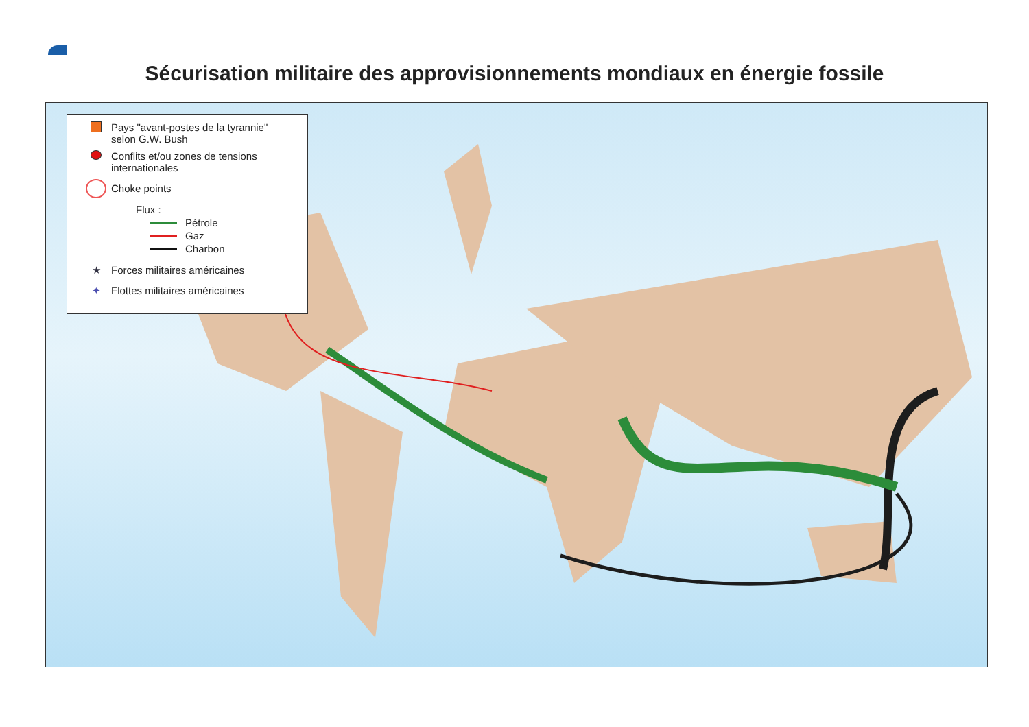Sécurisation militaire des approvisionnements mondiaux en énergie fossile
Pays "avant-postes de la tyrannie"
selon G.W. Bush
Conflits et/ou zones de tensions
internationales
Choke points
Flux :
Pétrole
Gaz
Charbon
★ Forces militaires américaines
✦ Flottes militaires américaines